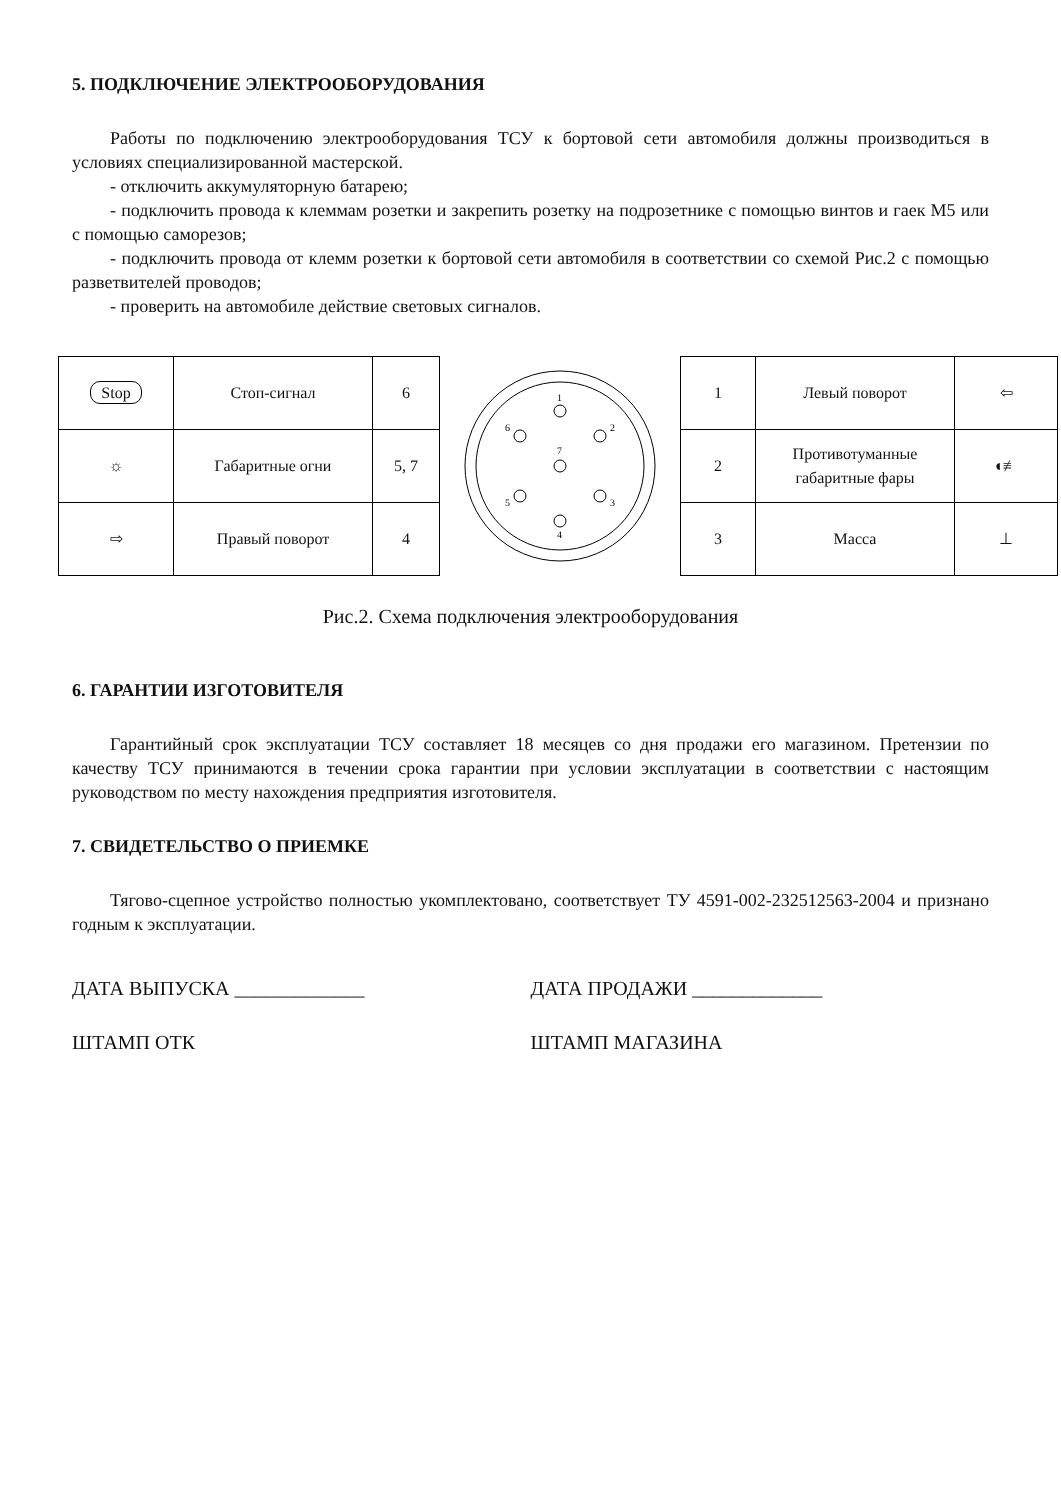5. ПОДКЛЮЧЕНИЕ ЭЛЕКТРООБОРУДОВАНИЯ
Работы по подключению электрооборудования ТСУ к бортовой сети автомобиля должны производиться в условиях специализированной мастерской.
- отключить аккумуляторную батарею;
- подключить провода к клеммам розетки и закрепить розетку на подрозетнике с помощью винтов и гаек М5 или с помощью саморезов;
- подключить провода от клемм розетки к бортовой сети автомобиля в соответствии со схемой Рис.2 с помощью разветвителей проводов;
- проверить на автомобиле действие световых сигналов.
| Stop | Стоп-сигнал | 6 |
| ☼ | Габаритные огни | 5, 7 |
| ⇨ | Правый поворот | 4 |
1
2
3
4
5
6
7
| 1 | Левый поворот | ⇦ |
| 2 | Противотуманные габаритные фары | ◖≢ |
| 3 | Масса | ⊥ |
Рис.2. Схема подключения электрооборудования
6. ГАРАНТИИ ИЗГОТОВИТЕЛЯ
Гарантийный срок эксплуатации ТСУ составляет 18 месяцев со дня продажи его магазином. Претензии по качеству ТСУ принимаются в течении срока гарантии при условии эксплуатации в соответствии с настоящим руководством по месту нахождения предприятия изготовителя.
7. СВИДЕТЕЛЬСТВО О ПРИЕМКЕ
Тягово-сцепное устройство полностью укомплектовано, соответствует ТУ 4591-002-232512563-2004 и признано годным к эксплуатации.
ДАТА ВЫПУСКА _____________ ДАТА ПРОДАЖИ _____________
ШТАМП ОТК ШТАМП МАГАЗИНА